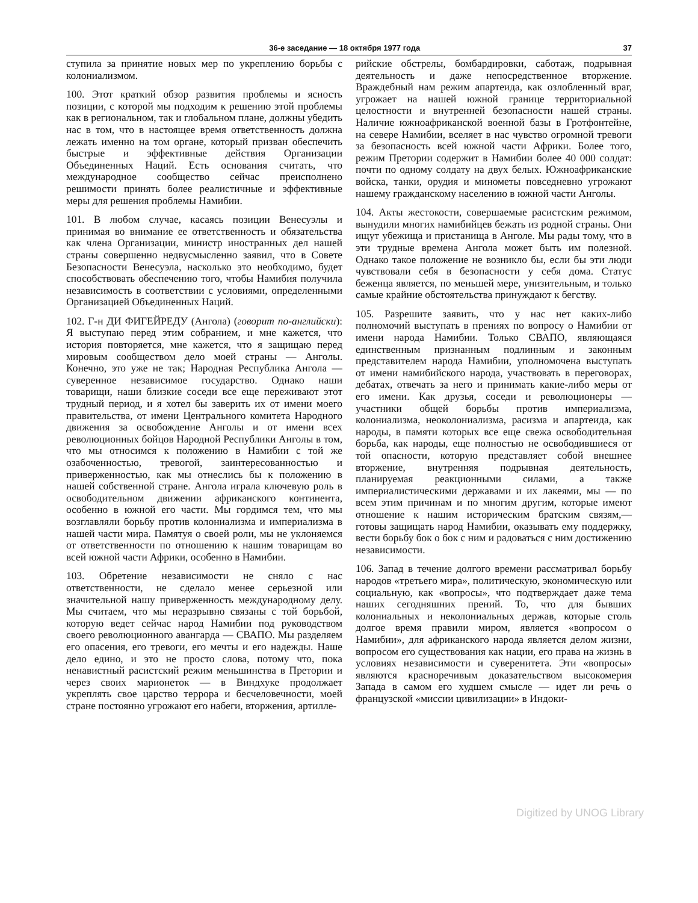36-е заседание — 18 октября 1977 года 37
ступила за принятие новых мер по укреплению борьбы с колониализмом.
100. Этот краткий обзор развития проблемы и ясность позиции, с которой мы подходим к решению этой проблемы как в региональном, так и глобальном плане, должны убедить нас в том, что в настоящее время ответственность должна лежать именно на том органе, который призван обеспечить быстрые и эффективные действия Организации Объединенных Наций. Есть основания считать, что международное сообщество сейчас преисполнено решимости принять более реалистичные и эффективные меры для решения проблемы Намибии.
101. В любом случае, касаясь позиции Венесуэлы и принимая во внимание ее ответственность и обязательства как члена Организации, министр иностранных дел нашей страны совершенно недвусмысленно заявил, что в Совете Безопасности Венесуэла, насколько это необходимо, будет способствовать обеспечению того, чтобы Намибия получила независимость в соответствии с условиями, определенными Организацией Объединенных Наций.
102. Г-н ДИ ФИГЕЙРЕДУ (Ангола) (говорит по-английски): Я выступаю перед этим собранием, и мне кажется, что история повторяется, мне кажется, что я защищаю перед мировым сообществом дело моей страны — Анголы. Конечно, это уже не так; Народная Республика Ангола — суверенное независимое государство. Однако наши товарищи, наши близкие соседи все еще переживают этот трудный период, и я хотел бы заверить их от имени моего правительства, от имени Центрального комитета Народного движения за освобождение Анголы и от имени всех революционных бойцов Народной Республики Анголы в том, что мы относимся к положению в Намибии с той же озабоченностью, тревогой, заинтересованностью и приверженностью, как мы отнеслись бы к положению в нашей собственной стране. Ангола играла ключевую роль в освободительном движении африканского континента, особенно в южной его части. Мы гордимся тем, что мы возглавляли борьбу против колониализма и империализма в нашей части мира. Памятуя о своей роли, мы не уклоняемся от ответственности по отношению к нашим товарищам во всей южной части Африки, особенно в Намибии.
103. Обретение независимости не сняло с нас ответственности, не сделало менее серьезной или значительной нашу приверженность международному делу. Мы считаем, что мы неразрывно связаны с той борьбой, которую ведет сейчас народ Намибии под руководством своего революционного авангарда — СВАПО. Мы разделяем его опасения, его тревоги, его мечты и его надежды. Наше дело едино, и это не просто слова, потому что, пока ненавистный расистский режим меньшинства в Претории и через своих марионеток — в Виндхуке продолжает укреплять свое царство террора и бесчеловечности, моей стране постоянно угрожают его набеги, вторжения, артилле-
рийские обстрелы, бомбардировки, саботаж, подрывная деятельность и даже непосредственное вторжение. Враждебный нам режим апартеида, как озлобленный враг, угрожает на нашей южной границе территориальной целостности и внутренней безопасности нашей страны. Наличие южноафриканской военной базы в Гротфонтейне, на севере Намибии, вселяет в нас чувство огромной тревоги за безопасность всей южной части Африки. Более того, режим Претории содержит в Намибии более 40 000 солдат: почти по одному солдату на двух белых. Южноафриканские войска, танки, орудия и минометы повседневно угрожают нашему гражданскому населению в южной части Анголы.
104. Акты жестокости, совершаемые расистским режимом, вынудили многих намибийцев бежать из родной страны. Они ищут убежища и пристанища в Анголе. Мы рады тому, что в эти трудные времена Ангола может быть им полезной. Однако такое положение не возникло бы, если бы эти люди чувствовали себя в безопасности у себя дома. Статус беженца является, по меньшей мере, унизительным, и только самые крайние обстоятельства принуждают к бегству.
105. Разрешите заявить, что у нас нет каких-либо полномочий выступать в прениях по вопросу о Намибии от имени народа Намибии. Только СВАПО, являющаяся единственным признанным подлинным и законным представителем народа Намибии, уполномочена выступать от имени намибийского народа, участвовать в переговорах, дебатах, отвечать за него и принимать какие-либо меры от его имени. Как друзья, соседи и революционеры — участники общей борьбы против империализма, колониализма, неоколониализма, расизма и апартеида, как народы, в памяти которых все еще свежа освободительная борьба, как народы, еще полностью не освободившиеся от той опасности, которую представляет собой внешнее вторжение, внутренняя подрывная деятельность, планируемая реакционными силами, а также империалистическими державами и их лакеями, мы — по всем этим причинам и по многим другим, которые имеют отношение к нашим историческим братским связям,— готовы защищать народ Намибии, оказывать ему поддержку, вести борьбу бок о бок с ним и радоваться с ним достижению независимости.
106. Запад в течение долгого времени рассматривал борьбу народов «третьего мира», политическую, экономическую или социальную, как «вопросы», что подтверждает даже тема наших сегодняшних прений. То, что для бывших колониальных и неколониальных держав, которые столь долгое время правили миром, является «вопросом о Намибии», для африканского народа является делом жизни, вопросом его существования как нации, его права на жизнь в условиях независимости и суверенитета. Эти «вопросы» являются красноречивым доказательством высокомерия Запада в самом его худшем смысле — идет ли речь о французской «миссии цивилизации» в Индоки-
Digitized by UNOG Library